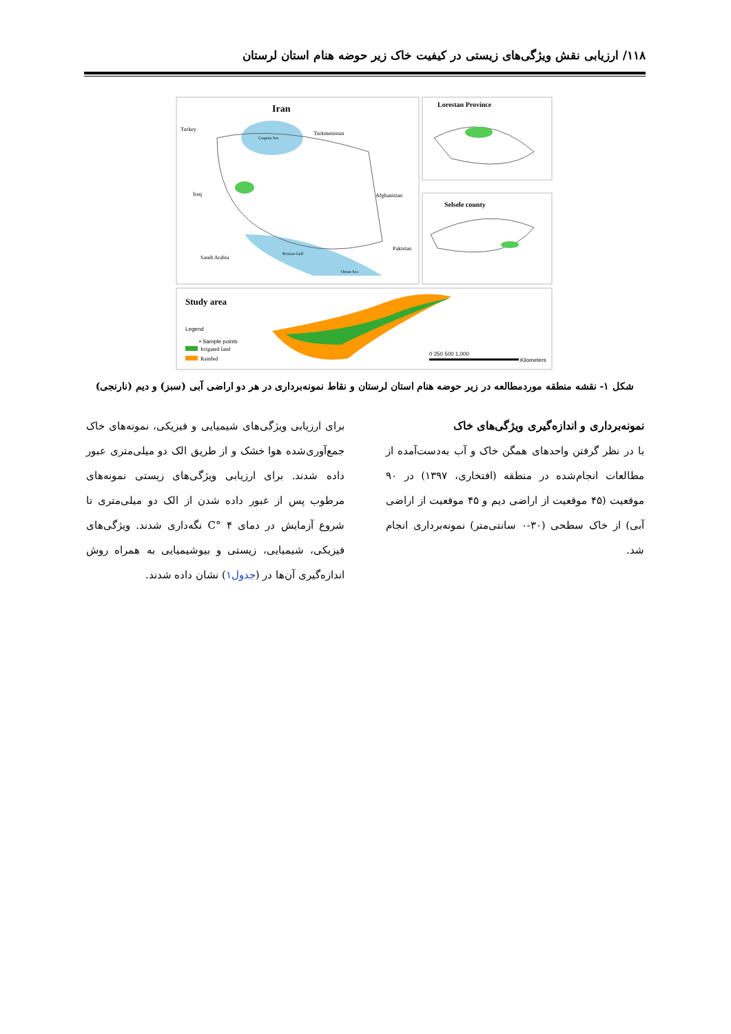۱۱۸/ ارزیابی نقش ویژگی‌های زیستی در کیفیت خاک زیر حوضه هنام استان لرستان
Iran
Turkey
Turkmenistan
Iraq
Afghanistan
Saudi Arabia
Pakistan
Caspian Sea
Persian Gulf
Oman Sea
Lorestan Province
Selsele county
Study area
Legend
• Sample points
Irrigated land
Rainfed
0 250 500 1,000
Kilometers
شکل ۱- نقشه منطقه موردمطالعه در زیر حوضه هنام استان لرستان و نقاط نمونه‌برداری در هر دو اراضی آبی (سبز) و دیم (نارنجی)
نمونه‌برداری و اندازه‌گیری ویژگی‌های خاک
با در نظر گرفتن واحدهای همگن خاک و آب به‌دست‌آمده از مطالعات انجام‌شده در منطقه (افتخاری، ۱۳۹۷) در ۹۰ موقعیت (۴۵ موقعیت از اراضی دیم و ۴۵ موقعیت از اراضی آبی) از خاک سطحی (۳۰-۰ سانتی‌متر) نمونه‌برداری انجام شد.
برای ارزیابی ویژگی‌های شیمیایی و فیزیکی، نمونه‌های خاک جمع‌آوری‌شده هوا خشک و از طریق الک دو میلی‌متری عبور داده شدند. برای ارزیابی ویژگی‌های زیستی نمونه‌های مرطوب پس از عبور داده شدن از الک دو میلی‌متری تا شروع آزمایش در دمای ۴ °C نگه‌داری شدند. ویژگی‌های فیزیکی، شیمیایی، زیستی و بیوشیمیایی به همراه روش اندازه‌گیری آن‌ها در (جدول۱) نشان داده شدند.